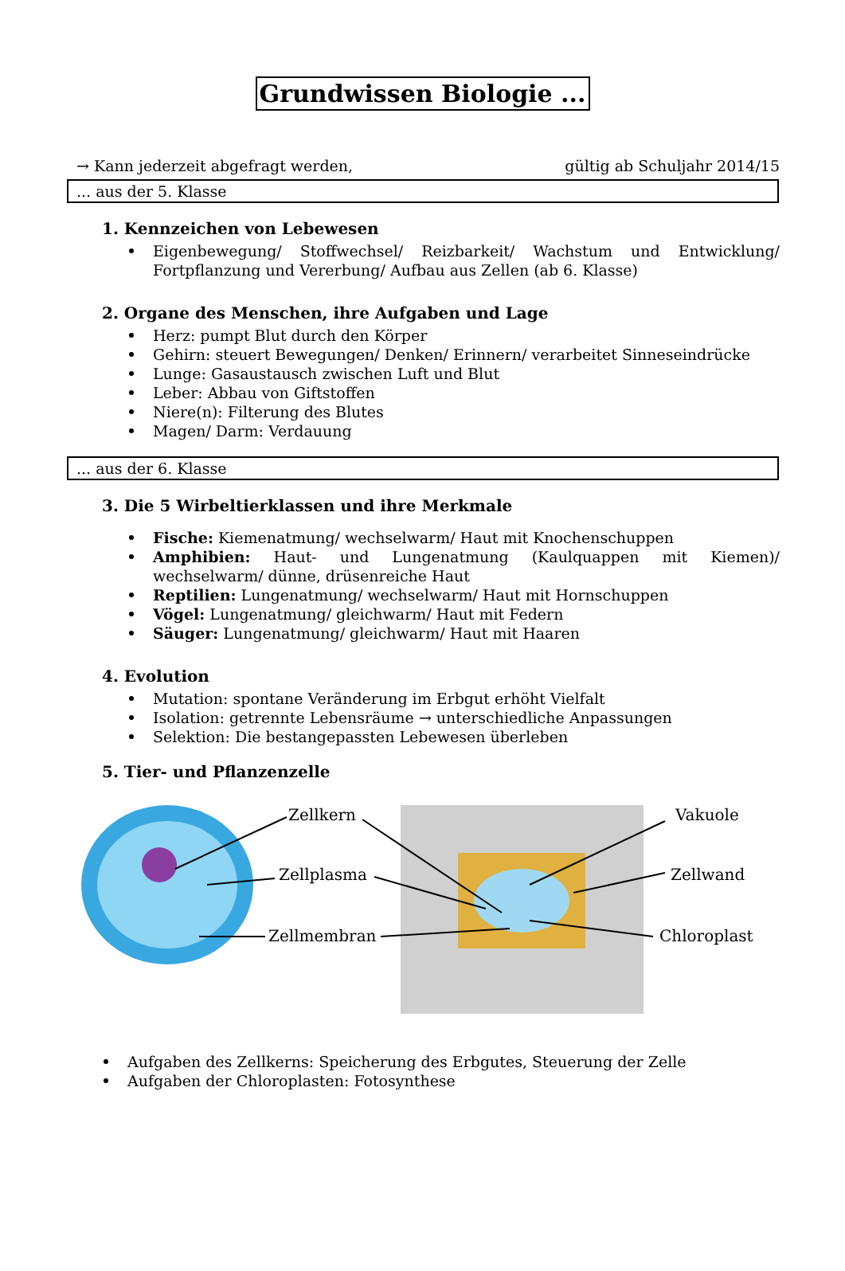Grundwissen Biologie ...
→ Kann jederzeit abgefragt werden, gültig ab Schuljahr 2014/15
... aus der 5. Klasse
1. Kennzeichen von Lebewesen
Eigenbewegung/ Stoffwechsel/ Reizbarkeit/ Wachstum und Entwicklung/ Fortpflanzung und Vererbung/ Aufbau aus Zellen (ab 6. Klasse)
2. Organe des Menschen, ihre Aufgaben und Lage
Herz: pumpt Blut durch den Körper
Gehirn: steuert Bewegungen/ Denken/ Erinnern/ verarbeitet Sinneseindrücke
Lunge: Gasaustausch zwischen Luft und Blut
Leber: Abbau von Giftstoffen
Niere(n): Filterung des Blutes
Magen/ Darm: Verdauung
... aus der 6. Klasse
3. Die 5 Wirbeltierklassen und ihre Merkmale
Fische: Kiemenatmung/ wechselwarm/ Haut mit Knochenschuppen
Amphibien: Haut- und Lungenatmung (Kaulquappen mit Kiemen)/ wechselwarm/ dünne, drüsenreiche Haut
Reptilien: Lungenatmung/ wechselwarm/ Haut mit Hornschuppen
Vögel: Lungenatmung/ gleichwarm/ Haut mit Federn
Säuger: Lungenatmung/ gleichwarm/ Haut mit Haaren
4. Evolution
Mutation: spontane Veränderung im Erbgut erhöht Vielfalt
Isolation: getrennte Lebensräume → unterschiedliche Anpassungen
Selektion: Die bestangepassten Lebewesen überleben
5. Tier- und Pflanzenzelle
Zellkern Vakuole
Zellplasma Zellwand
Zellmembran Chloroplast
Aufgaben des Zellkerns: Speicherung des Erbgutes, Steuerung der Zelle
Aufgaben der Chloroplasten: Fotosynthese